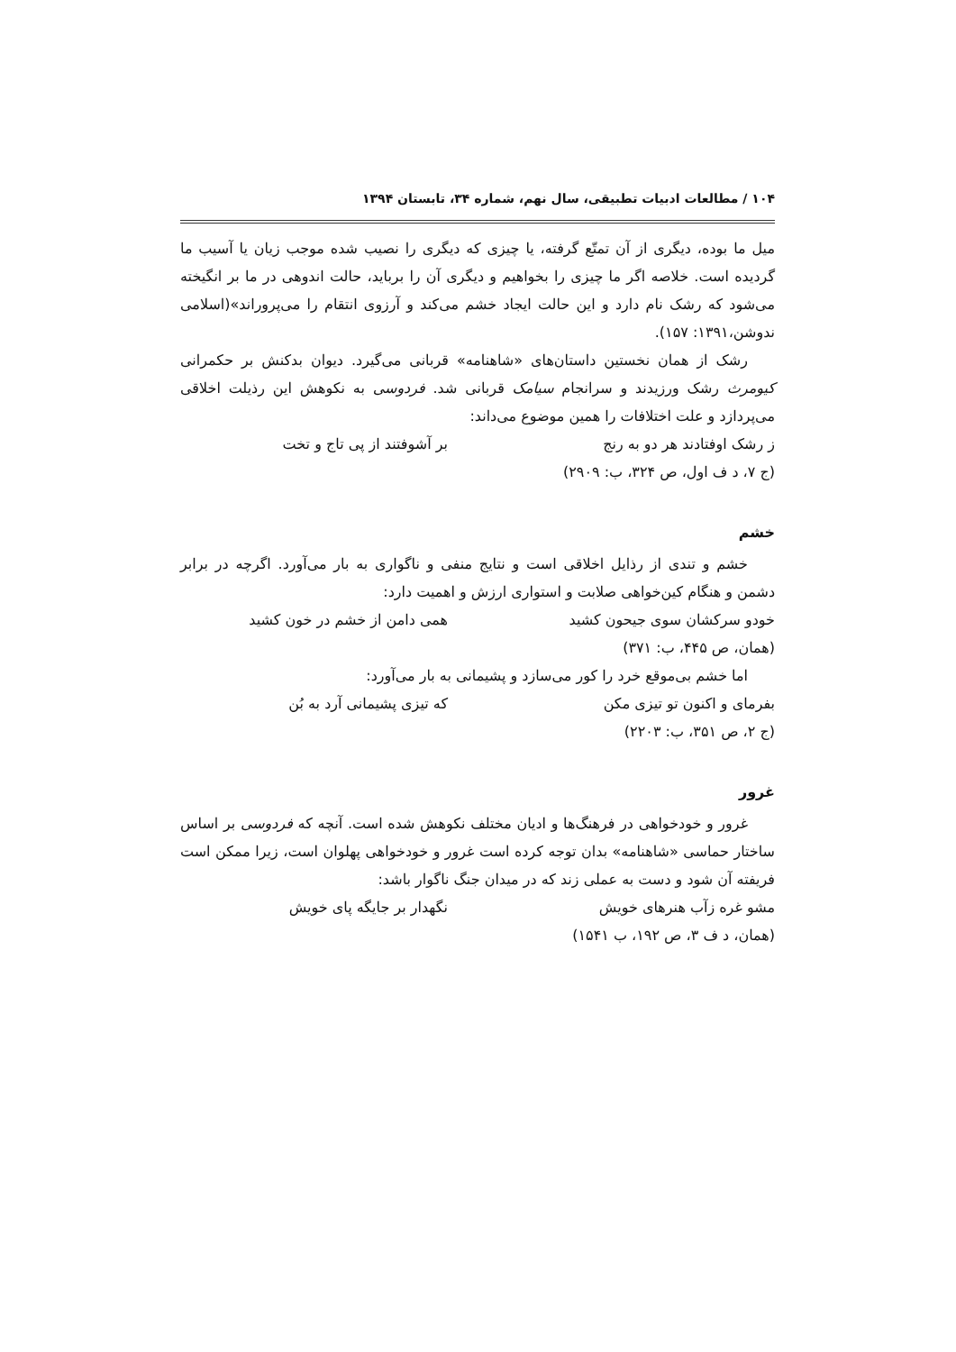۱۰۴ / مطالعات ادبیات تطبیقی، سال نهم، شماره ۳۴، تابستان ۱۳۹۴
میل ما بوده، دیگری از آن تمتّع گرفته، یا چیزی که دیگری را نصیب شده موجب زیان یا آسیب ما گردیده است. خلاصه اگر ما چیزی را بخواهیم و دیگری آن را برباید، حالت اندوهی در ما بر انگیخته می‌شود که رشک نام دارد و این حالت ایجاد خشم می‌کند و آرزوی انتقام را می‌پروراند»(اسلامی ندوشن،۱۳۹۱: ۱۵۷).
رشک از همان نخستین داستان‌های «شاهنامه» قربانی می‌گیرد. دیوان بدکنش بر حکمرانی کیومرث رشک ورزیدند و سرانجام سیامک قربانی شد. فردوسی به نکوهش این رذیلت اخلاقی می‌پردازد و علت اختلافات را همین موضوع می‌داند:
ز رشک اوفتادند هر دو به رنج بر آشوفتند از پی تاج و تخت
(ج ۷، د ف اول، ص ۳۲۴، ب: ۲۹۰۹)
خشم
خشم و تندی از رذایل اخلاقی است و نتایج منفی و ناگواری به بار می‌آورد. اگرچه در برابر دشمن و هنگام کین‌خواهی صلابت و استواری ارزش و اهمیت دارد:
خودو سرکشان سوی جیحون کشید همی دامن از خشم در خون کشید
(همان، ص ۴۴۵، ب: ۳۷۱)
اما خشم بی‌موقع خرد را کور می‌سازد و پشیمانی به بار می‌آورد:
بفرمای و اکنون تو تیزی مکن که تیزی پشیمانی آرد به بُن
(ج ۲، ص ۳۵۱، ب: ۲۲۰۳)
غرور
غرور و خودخواهی در فرهنگ‌ها و ادیان مختلف نکوهش شده است. آنچه که فردوسی بر اساس ساختار حماسی «شاهنامه» بدان توجه کرده است غرور و خودخواهی پهلوان است، زیرا ممکن است فریفته آن شود و دست به عملی زند که در میدان جنگ ناگوار باشد:
مشو غره زآب هنرهای خویش نگهدار بر جایگه پای خویش
(همان، د ف ۳، ص ۱۹۲، ب ۱۵۴۱)